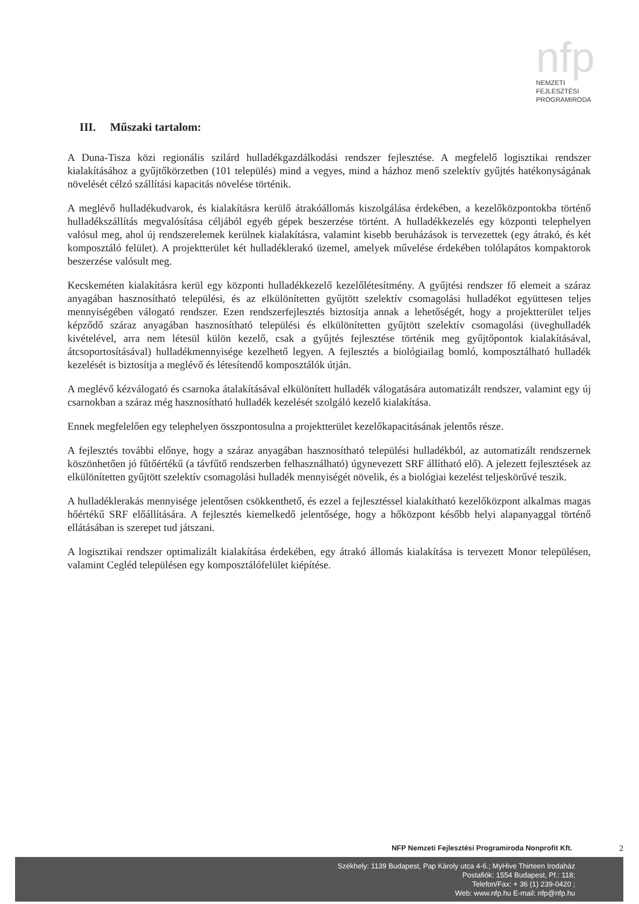nfp
NEMZETI
FEJLESZTÉSI
PROGRAMIRODA
III. Műszaki tartalom:
A Duna-Tisza közi regionális szilárd hulladékgazdálkodási rendszer fejlesztése. A megfelelő logisztikai rendszer kialakításához a gyűjtőkörzetben (101 település) mind a vegyes, mind a házhoz menő szelektív gyűjtés hatékonyságának növelését célzó szállítási kapacitás növelése történik.
A meglévő hulladékudvarok, és kialakításra kerülő átrakóállomás kiszolgálása érdekében, a kezelőközpontokba történő hulladékszállítás megvalósítása céljából egyéb gépek beszerzése történt. A hulladékkezelés egy központi telephelyen valósul meg, ahol új rendszerelemek kerülnek kialakításra, valamint kisebb beruházások is tervezettek (egy átrakó, és két komposztáló felület). A projektterület két hulladéklerakó üzemel, amelyek művelése érdekében tolólapátos kompaktorok beszerzése valósult meg.
Kecskeméten kialakításra kerül egy központi hulladékkezelő kezelőlétesítmény. A gyűjtési rendszer fő elemeit a száraz anyagában hasznosítható települési, és az elkülönítetten gyűjtött szelektív csomagolási hulladékot együttesen teljes mennyiségében válogató rendszer. Ezen rendszerfejlesztés biztosítja annak a lehetőségét, hogy a projektterület teljes képződő száraz anyagában hasznosítható települési és elkülönítetten gyűjtött szelektív csomagolási (üveghulladék kivételével, arra nem létesül külön kezelő, csak a gyűjtés fejlesztése történik meg gyűjtőpontok kialakításával, átcsoportosításával) hulladékmennyisége kezelhető legyen. A fejlesztés a biológiailag bomló, komposztálható hulladék kezelését is biztosítja a meglévő és létesítendő komposztálók útján.
A meglévő kézválogató és csarnoka átalakításával elkülönített hulladék válogatására automatizált rendszer, valamint egy új csarnokban a száraz még hasznosítható hulladék kezelését szolgáló kezelő kialakítása.
Ennek megfelelően egy telephelyen összpontosulna a projektterület kezelőkapacitásának jelentős része.
A fejlesztés további előnye, hogy a száraz anyagában hasznosítható települési hulladékból, az automatizált rendszernek köszönhetően jó fűtőértékű (a távfűtő rendszerben felhasználható) úgynevezett SRF állítható elő). A jelezett fejlesztések az elkülönítetten gyűjtött szelektív csomagolási hulladék mennyiségét növelik, és a biológiai kezelést teljeskörűvé teszik.
A hulladéklerakás mennyisége jelentősen csökkenthető, és ezzel a fejlesztéssel kialakítható kezelőközpont alkalmas magas hőértékű SRF előállítására. A fejlesztés kiemelkedő jelentősége, hogy a hőközpont később helyi alapanyaggal történő ellátásában is szerepet tud játszani.
A logisztikai rendszer optimalizált kialakítása érdekében, egy átrakó állomás kialakítása is tervezett Monor településen, valamint Cegléd településen egy komposztálófelület kiépítése.
NFP Nemzeti Fejlesztési Programiroda Nonprofit Kft.
2
Székhely: 1139 Budapest, Pap Károly utca 4-6.; MyHive Thirteen Irodaház
Postafiók: 1554 Budapest, Pf.: 118;
Telefon/Fax: + 36 (1) 239-0420 ;
Web: www.nfp.hu E-mail: nfp@nfp.hu